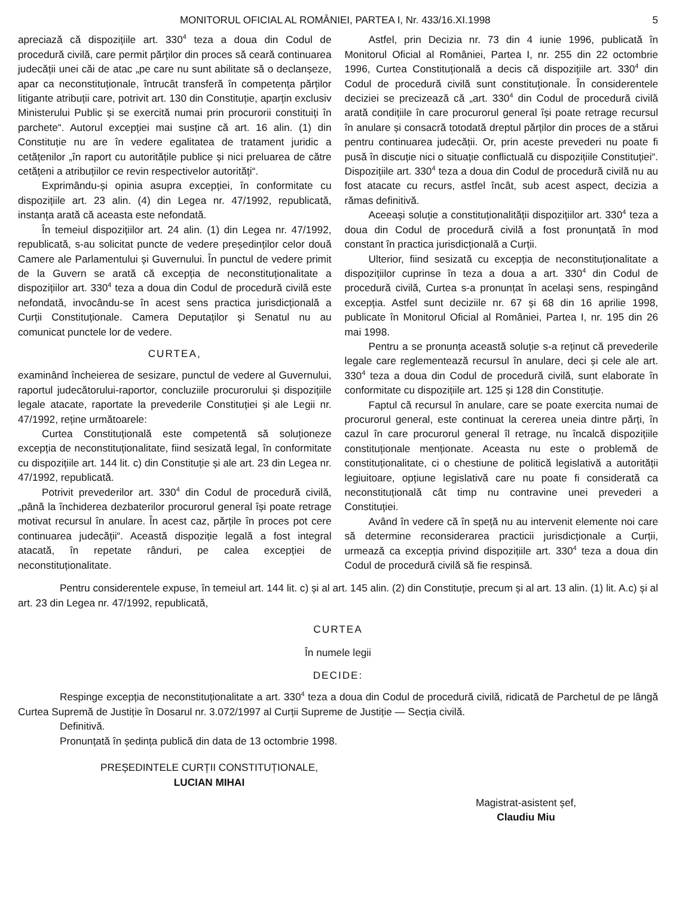MONITORUL OFICIAL AL ROMÂNIEI, PARTEA I, Nr. 433/16.XI.1998 5
apreciază că dispozițiile art. 330<sup>4</sup> teza a doua din Codul de procedură civilă, care permit părților din proces să ceară continuarea judecății unei căi de atac „pe care nu sunt abilitate să o declanșeze, apar ca neconstituționale, întrucât transferă în competența părților litigante atribuții care, potrivit art. 130 din Constituție, aparțin exclusiv Ministerului Public și se exercită numai prin procurorii constituiți în parchete“. Autorul excepției mai susține că art. 16 alin. (1) din Constituție nu are în vedere egalitatea de tratament juridic a cetățenilor „în raport cu autoritățile publice și nici preluarea de către cetățeni a atribuțiilor ce revin respectivelor autorități“.
Exprimându-și opinia asupra excepției, în conformitate cu dispozițiile art. 23 alin. (4) din Legea nr. 47/1992, republicată, instanța arată că aceasta este nefondată.
În temeiul dispozițiilor art. 24 alin. (1) din Legea nr. 47/1992, republicată, s-au solicitat puncte de vedere președinților celor două Camere ale Parlamentului și Guvernului. În punctul de vedere primit de la Guvern se arată că excepția de neconstituționalitate a dispozițiilor art. 330<sup>4</sup> teza a doua din Codul de procedură civilă este nefondată, invocându-se în acest sens practica jurisdicțională a Curții Constituționale. Camera Deputaților și Senatul nu au comunicat punctele lor de vedere.
CURTEA,
examinând încheierea de sesizare, punctul de vedere al Guvernului, raportul judecătorului-raportor, concluziile procurorului și dispozițiile legale atacate, raportate la prevederile Constituției și ale Legii nr. 47/1992, reține următoarele:
Curtea Constituțională este competentă să soluționeze excepția de neconstituționalitate, fiind sesizată legal, în conformitate cu dispozițiile art. 144 lit. c) din Constituție și ale art. 23 din Legea nr. 47/1992, republicată.
Potrivit prevederilor art. 330<sup>4</sup> din Codul de procedură civilă, „până la închiderea dezbaterilor procurorul general își poate retrage motivat recursul în anulare. În acest caz, părțile în proces pot cere continuarea judecății“. Această dispoziție legală a fost integral atacată, în repetate rânduri, pe calea excepției de neconstituționalitate.
Astfel, prin Decizia nr. 73 din 4 iunie 1996, publicată în Monitorul Oficial al României, Partea I, nr. 255 din 22 octombrie 1996, Curtea Constituțională a decis că dispozițiile art. 330<sup>4</sup> din Codul de procedură civilă sunt constituționale. În considerentele deciziei se precizează că „art. 330<sup>4</sup> din Codul de procedură civilă arată condițiile în care procurorul general își poate retrage recursul în anulare și consacră totodată dreptul părților din proces de a stărui pentru continuarea judecății. Or, prin aceste prevederi nu poate fi pusă în discuție nici o situație conflictuală cu dispozițiile Constituției“. Dispozițiile art. 330<sup>4</sup> teza a doua din Codul de procedură civilă nu au fost atacate cu recurs, astfel încât, sub acest aspect, decizia a rămas definitivă.
Aceeași soluție a constituționalității dispozițiilor art. 330<sup>4</sup> teza a doua din Codul de procedură civilă a fost pronunțată în mod constant în practica jurisdicțională a Curții.
Ulterior, fiind sesizată cu excepția de neconstituționalitate a dispozițiilor cuprinse în teza a doua a art. 330<sup>4</sup> din Codul de procedură civilă, Curtea s-a pronunțat în același sens, respingând excepția. Astfel sunt deciziile nr. 67 și 68 din 16 aprilie 1998, publicate în Monitorul Oficial al României, Partea I, nr. 195 din 26 mai 1998.
Pentru a se pronunța această soluție s-a reținut că prevederile legale care reglementează recursul în anulare, deci și cele ale art. 330<sup>4</sup> teza a doua din Codul de procedură civilă, sunt elaborate în conformitate cu dispozițiile art. 125 și 128 din Constituție.
Faptul că recursul în anulare, care se poate exercita numai de procurorul general, este continuat la cererea uneia dintre părți, în cazul în care procurorul general îl retrage, nu încalcă dispozițiile constituționale menționate. Aceasta nu este o problemă de constituționalitate, ci o chestiune de politică legislativă a autorității legiuitoare, opțiune legislativă care nu poate fi considerată ca neconstituțională cât timp nu contravine unei prevederi a Constituției.
Având în vedere că în speță nu au intervenit elemente noi care să determine reconsiderarea practicii jurisdicționale a Curții, urmează ca excepția privind dispozițiile art. 330<sup>4</sup> teza a doua din Codul de procedură civilă să fie respinsă.
Pentru considerentele expuse, în temeiul art. 144 lit. c) și al art. 145 alin. (2) din Constituție, precum și al art. 13 alin. (1) lit. A.c) și al art. 23 din Legea nr. 47/1992, republicată,
CURTEA
În numele legii
DECIDE:
Respinge excepția de neconstituționalitate a art. 330<sup>4</sup> teza a doua din Codul de procedură civilă, ridicată de Parchetul de pe lângă Curtea Supremă de Justiție în Dosarul nr. 3.072/1997 al Curții Supreme de Justiție — Secția civilă.
Definitivă.
Pronunțată în ședința publică din data de 13 octombrie 1998.
PREȘEDINTELE CURȚII CONSTITUȚIONALE,
LUCIAN MIHAI
Magistrat-asistent șef,
Claudiu Miu